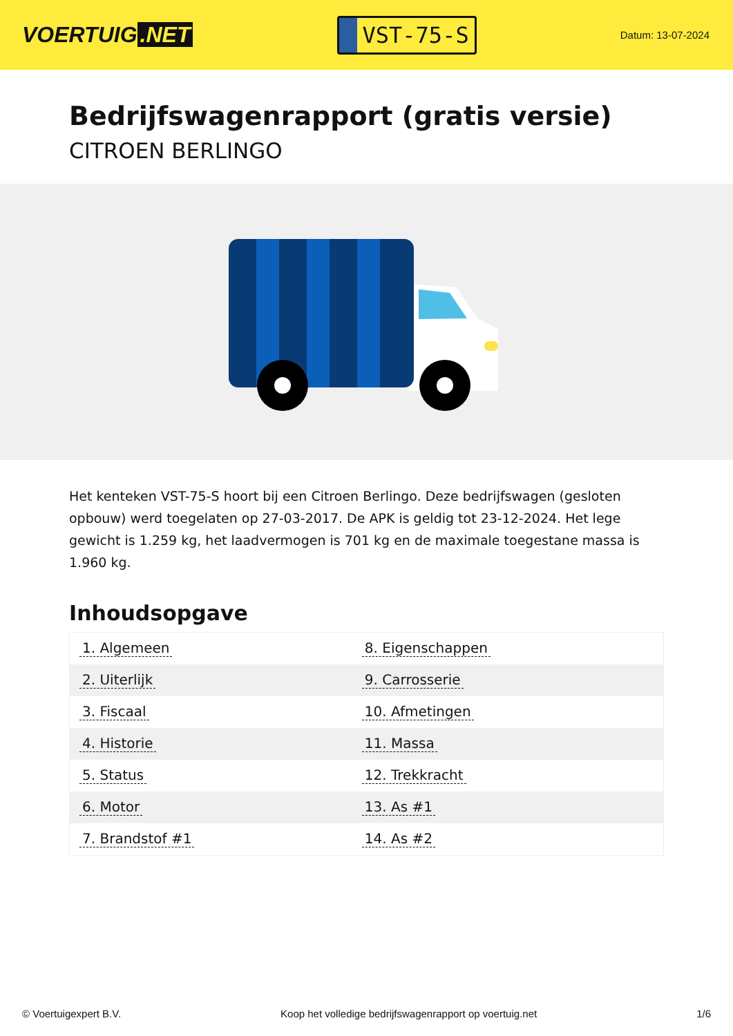VOERTUIG.NET
VST-75-S
Datum: 13-07-2024
Bedrijfswagenrapport (gratis versie)
CITROEN BERLINGO
Het kenteken VST-75-S hoort bij een Citroen Berlingo. Deze bedrijfswagen (gesloten opbouw) werd toegelaten op 27-03-2017. De APK is geldig tot 23-12-2024. Het lege gewicht is 1.259 kg, het laadvermogen is 701 kg en de maximale toegestane massa is 1.960 kg.
Inhoudsopgave
| 1. Algemeen | 8. Eigenschappen |
| 2. Uiterlijk | 9. Carrosserie |
| 3. Fiscaal | 10. Afmetingen |
| 4. Historie | 11. Massa |
| 5. Status | 12. Trekkracht |
| 6. Motor | 13. As #1 |
| 7. Brandstof #1 | 14. As #2 |
© Voertuigexpert B.V. Koop het volledige bedrijfswagenrapport op voertuig.net 1/6